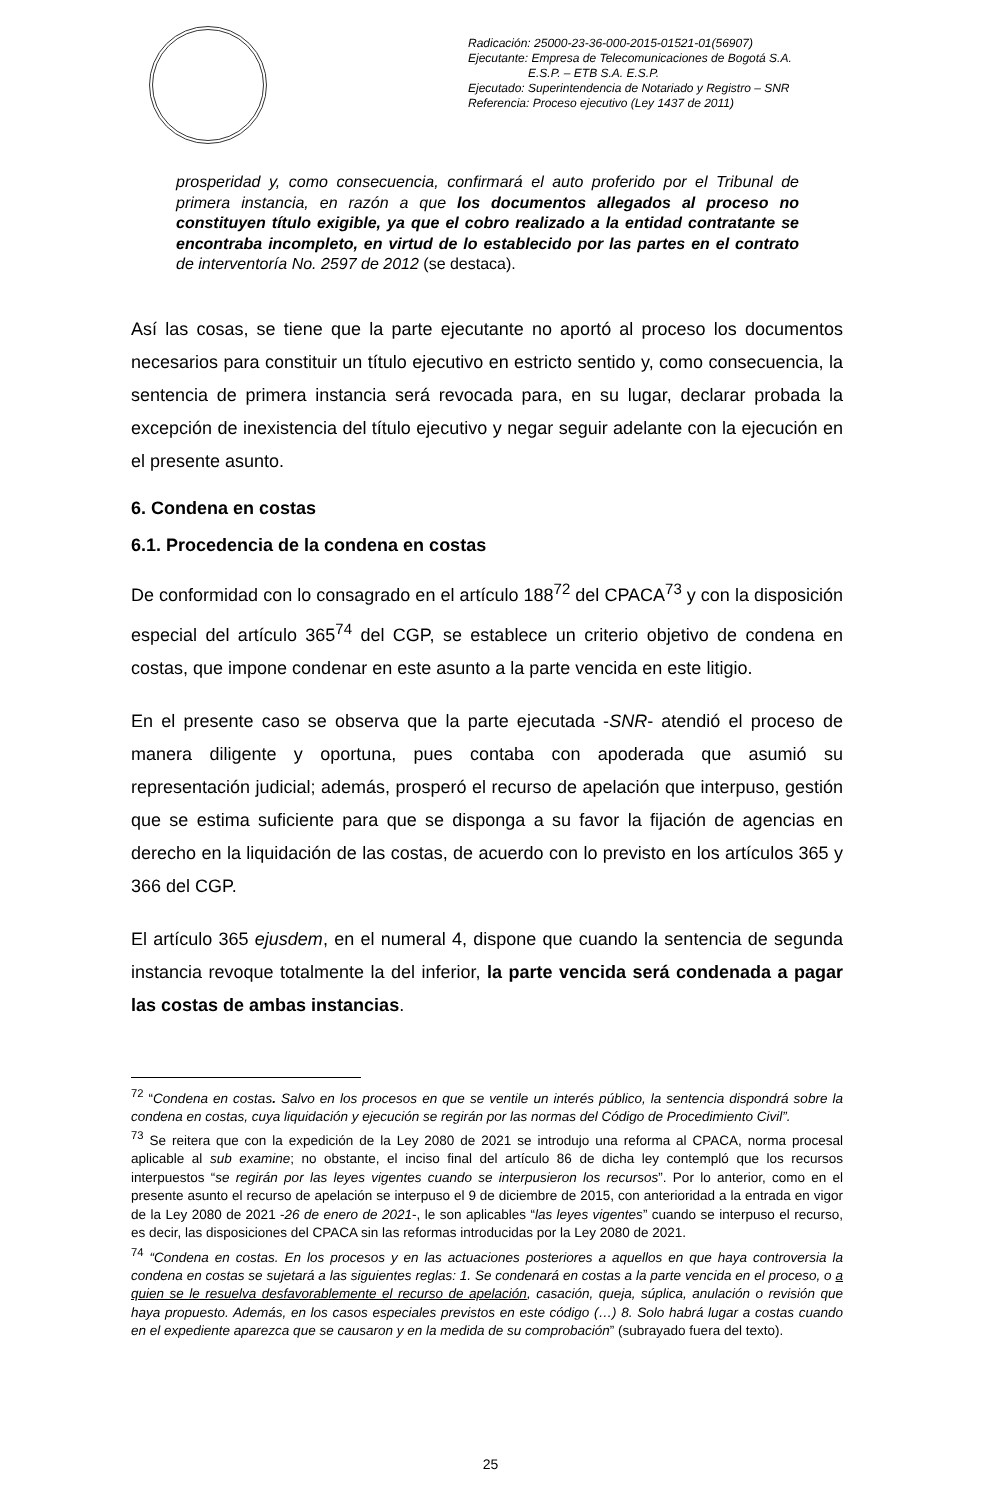Radicación: 25000-23-36-000-2015-01521-01(56907)
Ejecutante: Empresa de Telecomunicaciones de Bogotá S.A.
E.S.P. – ETB S.A. E.S.P.
Ejecutado: Superintendencia de Notariado y Registro – SNR
Referencia: Proceso ejecutivo (Ley 1437 de 2011)
prosperidad y, como consecuencia, confirmará el auto proferido por el Tribunal de primera instancia, en razón a que los documentos allegados al proceso no constituyen título exigible, ya que el cobro realizado a la entidad contratante se encontraba incompleto, en virtud de lo establecido por las partes en el contrato de interventoría No. 2597 de 2012 (se destaca).
Así las cosas, se tiene que la parte ejecutante no aportó al proceso los documentos necesarios para constituir un título ejecutivo en estricto sentido y, como consecuencia, la sentencia de primera instancia será revocada para, en su lugar, declarar probada la excepción de inexistencia del título ejecutivo y negar seguir adelante con la ejecución en el presente asunto.
6. Condena en costas
6.1. Procedencia de la condena en costas
De conformidad con lo consagrado en el artículo 188<sup>72</sup> del CPACA<sup>73</sup> y con la disposición especial del artículo 365<sup>74</sup> del CGP, se establece un criterio objetivo de condena en costas, que impone condenar en este asunto a la parte vencida en este litigio.
En el presente caso se observa que la parte ejecutada -SNR- atendió el proceso de manera diligente y oportuna, pues contaba con apoderada que asumió su representación judicial; además, prosperó el recurso de apelación que interpuso, gestión que se estima suficiente para que se disponga a su favor la fijación de agencias en derecho en la liquidación de las costas, de acuerdo con lo previsto en los artículos 365 y 366 del CGP.
El artículo 365 ejusdem, en el numeral 4, dispone que cuando la sentencia de segunda instancia revoque totalmente la del inferior, la parte vencida será condenada a pagar las costas de ambas instancias.
<sup>72</sup> “Condena en costas. Salvo en los procesos en que se ventile un interés público, la sentencia dispondrá sobre la condena en costas, cuya liquidación y ejecución se regirán por las normas del Código de Procedimiento Civil”.
<sup>73</sup> Se reitera que con la expedición de la Ley 2080 de 2021 se introdujo una reforma al CPACA, norma procesal aplicable al sub examine; no obstante, el inciso final del artículo 86 de dicha ley contempló que los recursos interpuestos “se regirán por las leyes vigentes cuando se interpusieron los recursos”. Por lo anterior, como en el presente asunto el recurso de apelación se interpuso el 9 de diciembre de 2015, con anterioridad a la entrada en vigor de la Ley 2080 de 2021 -26 de enero de 2021-, le son aplicables “las leyes vigentes” cuando se interpuso el recurso, es decir, las disposiciones del CPACA sin las reformas introducidas por la Ley 2080 de 2021.
<sup>74</sup> “Condena en costas. En los procesos y en las actuaciones posteriores a aquellos en que haya controversia la condena en costas se sujetará a las siguientes reglas: 1. Se condenará en costas a la parte vencida en el proceso, o a quien se le resuelva desfavorablemente el recurso de apelación, casación, queja, súplica, anulación o revisión que haya propuesto. Además, en los casos especiales previstos en este código (…) 8. Solo habrá lugar a costas cuando en el expediente aparezca que se causaron y en la medida de su comprobación” (subrayado fuera del texto).
25